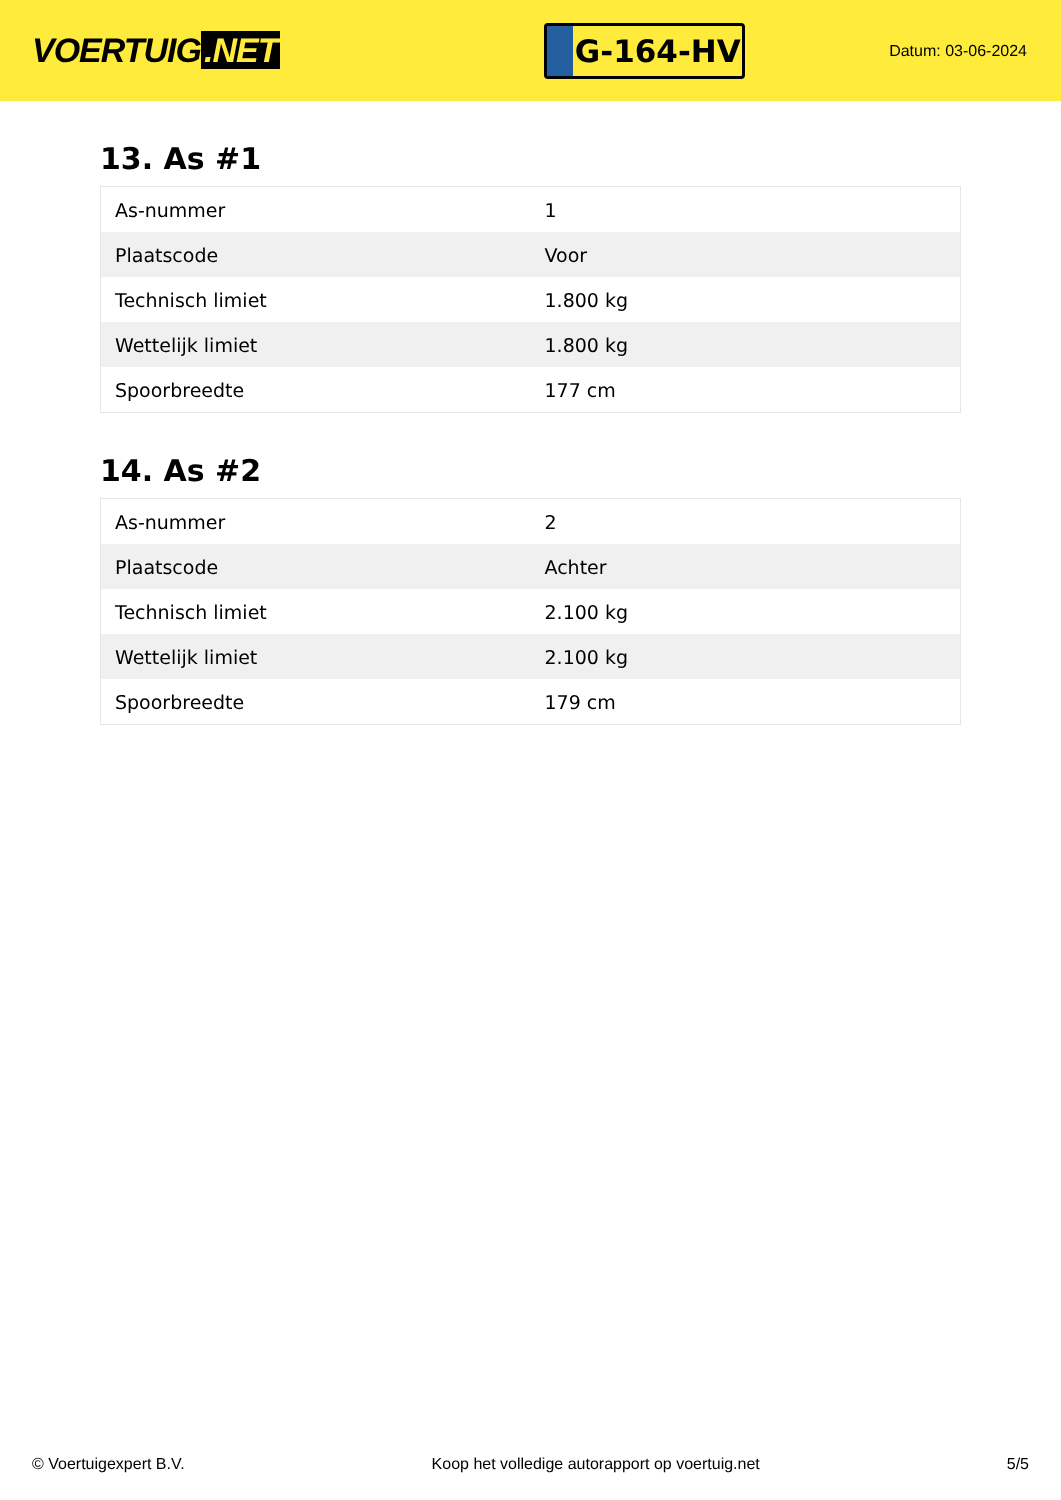VOERTUIG.NET
G-164-HV
Datum: 03-06-2024
13. As #1
| As-nummer | 1 |
| Plaatscode | Voor |
| Technisch limiet | 1.800 kg |
| Wettelijk limiet | 1.800 kg |
| Spoorbreedte | 177 cm |
14. As #2
| As-nummer | 2 |
| Plaatscode | Achter |
| Technisch limiet | 2.100 kg |
| Wettelijk limiet | 2.100 kg |
| Spoorbreedte | 179 cm |
© Voertuigexpert B.V. Koop het volledige autorapport op voertuig.net 5/5